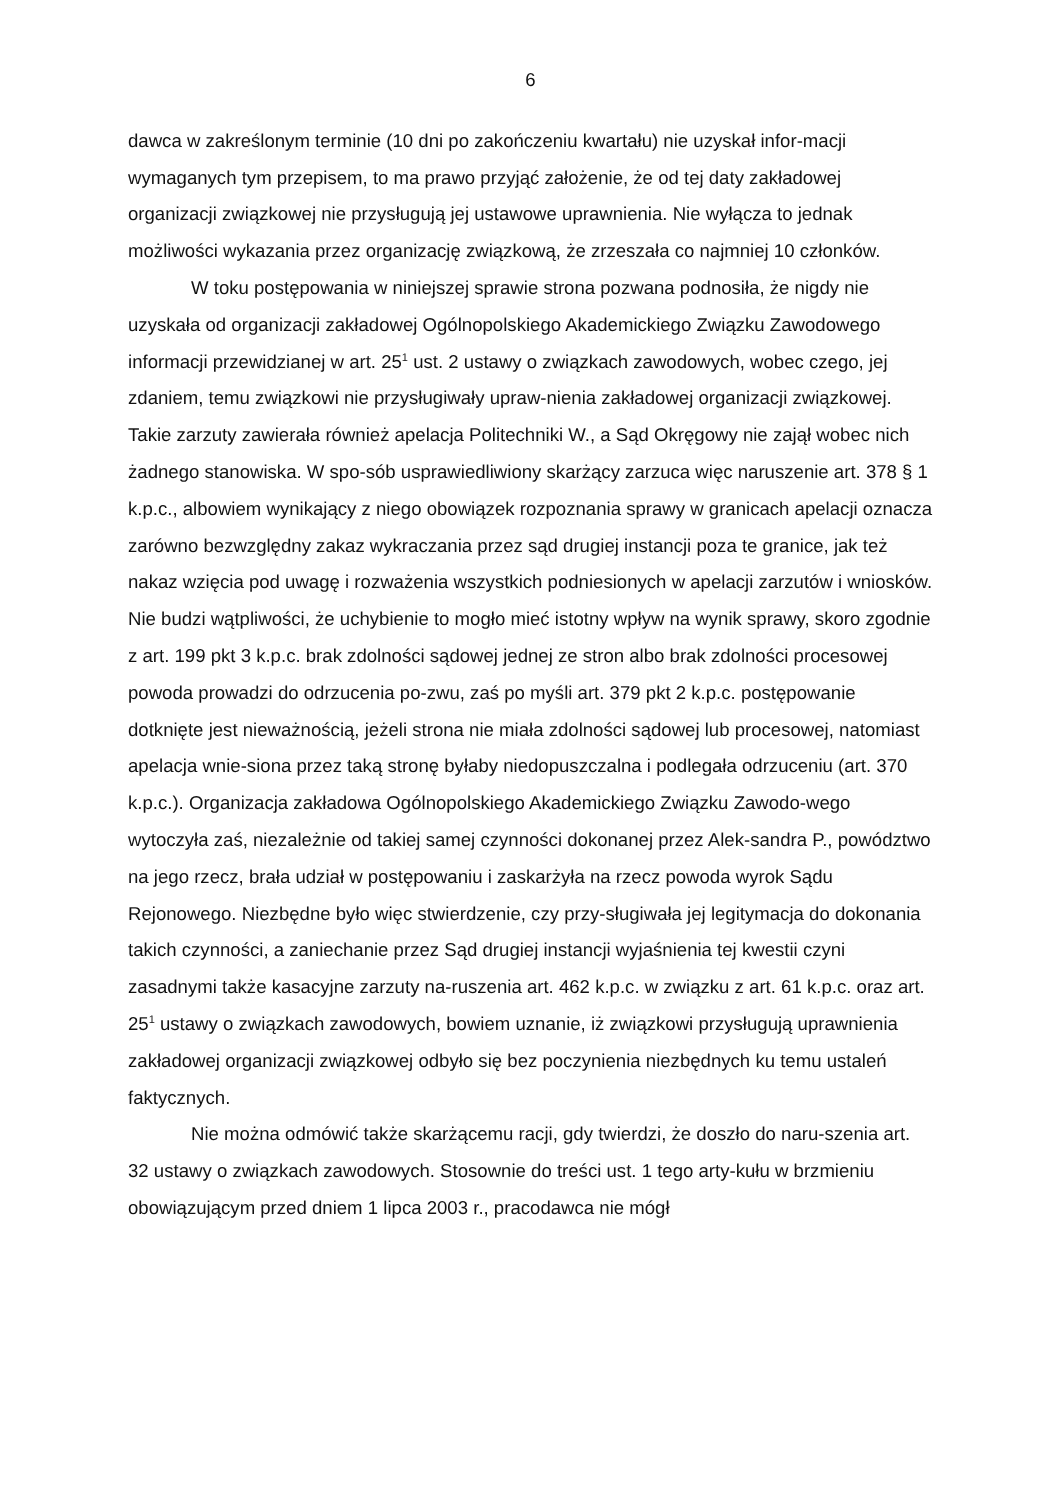6
dawca w zakreślonym terminie (10 dni po zakończeniu kwartału) nie uzyskał infor-macji wymaganych tym przepisem, to ma prawo przyjąć założenie, że od tej daty zakładowej organizacji związkowej nie przysługują jej ustawowe uprawnienia. Nie wyłącza to jednak możliwości wykazania przez organizację związkową, że zrzeszała co najmniej 10 członków.
W toku postępowania w niniejszej sprawie strona pozwana podnosiła, że nigdy nie uzyskała od organizacji zakładowej Ogólnopolskiego Akademickiego Związku Zawodowego informacji przewidzianej w art. 25<sup>1</sup> ust. 2 ustawy o związkach zawodowych, wobec czego, jej zdaniem, temu związkowi nie przysługiwały upraw-nienia zakładowej organizacji związkowej. Takie zarzuty zawierała również apelacja Politechniki W., a Sąd Okręgowy nie zajął wobec nich żadnego stanowiska. W spo-sób usprawiedliwiony skarżący zarzuca więc naruszenie art. 378 § 1 k.p.c., albowiem wynikający z niego obowiązek rozpoznania sprawy w granicach apelacji oznacza zarówno bezwzględny zakaz wykraczania przez sąd drugiej instancji poza te granice, jak też nakaz wzięcia pod uwagę i rozważenia wszystkich podniesionych w apelacji zarzutów i wniosków. Nie budzi wątpliwości, że uchybienie to mogło mieć istotny wpływ na wynik sprawy, skoro zgodnie z art. 199 pkt 3 k.p.c. brak zdolności sądowej jednej ze stron albo brak zdolności procesowej powoda prowadzi do odrzucenia po-zwu, zaś po myśli art. 379 pkt 2 k.p.c. postępowanie dotknięte jest nieważnością, jeżeli strona nie miała zdolności sądowej lub procesowej, natomiast apelacja wnie-siona przez taką stronę byłaby niedopuszczalna i podlegała odrzuceniu (art. 370 k.p.c.). Organizacja zakładowa Ogólnopolskiego Akademickiego Związku Zawodo-wego wytoczyła zaś, niezależnie od takiej samej czynności dokonanej przez Alek-sandra P., powództwo na jego rzecz, brała udział w postępowaniu i zaskarżyła na rzecz powoda wyrok Sądu Rejonowego. Niezbędne było więc stwierdzenie, czy przy-sługiwała jej legitymacja do dokonania takich czynności, a zaniechanie przez Sąd drugiej instancji wyjaśnienia tej kwestii czyni zasadnymi także kasacyjne zarzuty na-ruszenia art. 462 k.p.c. w związku z art. 61 k.p.c. oraz art. 25<sup>1</sup> ustawy o związkach zawodowych, bowiem uznanie, iż związkowi przysługują uprawnienia zakładowej organizacji związkowej odbyło się bez poczynienia niezbędnych ku temu ustaleń faktycznych.
Nie można odmówić także skarżącemu racji, gdy twierdzi, że doszło do naru-szenia art. 32 ustawy o związkach zawodowych. Stosownie do treści ust. 1 tego arty-kułu w brzmieniu obowiązującym przed dniem 1 lipca 2003 r., pracodawca nie mógł